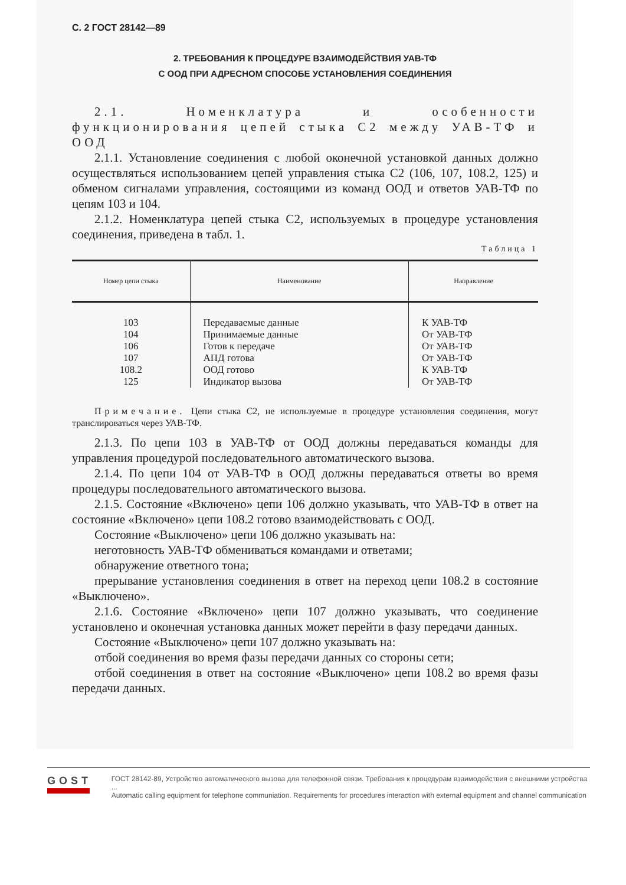С. 2 ГОСТ 28142—89
2. ТРЕБОВАНИЯ К ПРОЦЕДУРЕ ВЗАИМОДЕЙСТВИЯ УАВ-ТФ
С ООД ПРИ АДРЕСНОМ СПОСОБЕ УСТАНОВЛЕНИЯ СОЕДИНЕНИЯ
2.1. Номенклатура и особенности функционирования цепей стыка С2 между УАВ-ТФ и ООД
2.1.1. Установление соединения с любой оконечной установкой данных должно осуществляться использованием цепей управления стыка С2 (106, 107, 108.2, 125) и обменом сигналами управления, состоящими из команд ООД и ответов УАВ-ТФ по цепям 103 и 104.
2.1.2. Номенклатура цепей стыка С2, используемых в процедуре установления соединения, приведена в табл. 1.
Таблица 1
| Номер цепи стыка | Наименование | Направление |
| --- | --- | --- |
| 103 104 106 107 108.2 125 | Передаваемые данные Принимаемые данные Готов к передаче АПД готова ООД готово Индикатор вызова | К УАВ-ТФ От УАВ-ТФ От УАВ-ТФ От УАВ-ТФ К УАВ-ТФ От УАВ-ТФ |
Примечание. Цепи стыка С2, не используемые в процедуре установления соединения, могут транслироваться через УАВ-ТФ.
2.1.3. По цепи 103 в УАВ-ТФ от ООД должны передаваться команды для управления процедурой последовательного автоматического вызова.
2.1.4. По цепи 104 от УАВ-ТФ в ООД должны передаваться ответы во время процедуры последовательного автоматического вызова.
2.1.5. Состояние «Включено» цепи 106 должно указывать, что УАВ-ТФ в ответ на состояние «Включено» цепи 108.2 готово взаимодействовать с ООД.
Состояние «Выключено» цепи 106 должно указывать на:
неготовность УАВ-ТФ обмениваться командами и ответами;
обнаружение ответного тона;
прерывание установления соединения в ответ на переход цепи 108.2 в состояние «Выключено».
2.1.6. Состояние «Включено» цепи 107 должно указывать, что соединение установлено и оконечная установка данных может перейти в фазу передачи данных.
Состояние «Выключено» цепи 107 должно указывать на:
отбой соединения во время фазы передачи данных со стороны сети;
отбой соединения в ответ на состояние «Выключено» цепи 108.2 во время фазы передачи данных.
GOST
ГОСТ 28142-89, Устройство автоматического вызова для телефонной связи. Требования к процедурам взаимодействия с внешними устройства ...
Automatic calling equipment for telephone communiation. Requirements for procedures interaction with external equipment and channel communication